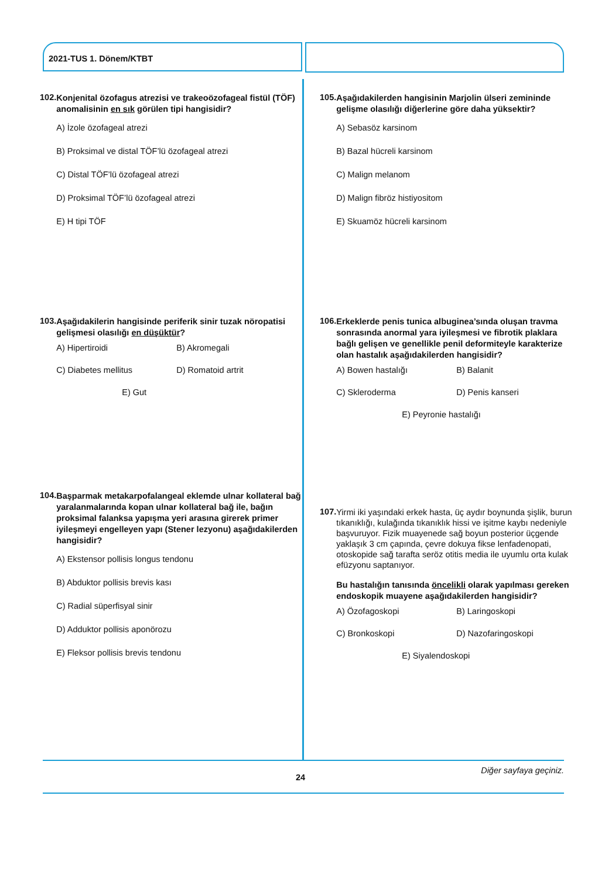2021-TUS 1. Dönem/KTBT
102.
Konjenital özofagus atrezisi ve trakeoözofageal fistül (TÖF) anomalisinin en sık görülen tipi hangisidir?
A) İzole özofageal atrezi
B) Proksimal ve distal TÖF’lü özofageal atrezi
C) Distal TÖF’lü özofageal atrezi
D) Proksimal TÖF’lü özofageal atrezi
E) H tipi TÖF
103.
Aşağıdakilerin hangisinde periferik sinir tuzak nöropatisi gelişmesi olasılığı en düşüktür?
A) Hipertiroidi
B) Akromegali
C) Diabetes mellitus
D) Romatoid artrit
E) Gut
104.
Başparmak metakarpofalangeal eklemde ulnar kollateral bağ yaralanmalarında kopan ulnar kollateral bağ ile, bağın proksimal falanksa yapışma yeri arasına girerek primer iyileşmeyi engelleyen yapı (Stener lezyonu) aşağıdakilerden hangisidir?
A) Ekstensor pollisis longus tendonu
B) Abduktor pollisis brevis kası
C) Radial süperfisyal sinir
D) Adduktor pollisis aponörozu
E) Fleksor pollisis brevis tendonu
105.
Aşağıdakilerden hangisinin Marjolin ülseri zemininde gelişme olasılığı diğerlerine göre daha yüksektir?
A) Sebasöz karsinom
B) Bazal hücreli karsinom
C) Malign melanom
D) Malign fibröz histiyositom
E) Skuamöz hücreli karsinom
106.
Erkeklerde penis tunica albuginea’sında oluşan travma sonrasında anormal yara iyileşmesi ve fibrotik plaklara bağlı gelişen ve genellikle penil deformiteyle karakterize olan hastalık aşağıdakilerden hangisidir?
A) Bowen hastalığı
B) Balanit
C) Skleroderma
D) Penis kanseri
E) Peyronie hastalığı
107.
Yirmi iki yaşındaki erkek hasta, üç aydır boynunda şişlik, burun tıkanıklığı, kulağında tıkanıklık hissi ve işitme kaybı nedeniyle başvuruyor. Fizik muayenede sağ boyun posterior üçgende yaklaşık 3 cm çapında, çevre dokuya fikse lenfadenopati, otoskopide sağ tarafta seröz otitis media ile uyumlu orta kulak efüzyonu saptanıyor.
Bu hastalığın tanısında öncelikli olarak yapılması gereken endoskopik muayene aşağıdakilerden hangisidir?
A) Özofagoskopi
B) Laringoskopi
C) Bronkoskopi
D) Nazofaringoskopi
E) Siyalendoskopi
Diğer sayfaya geçiniz.
24